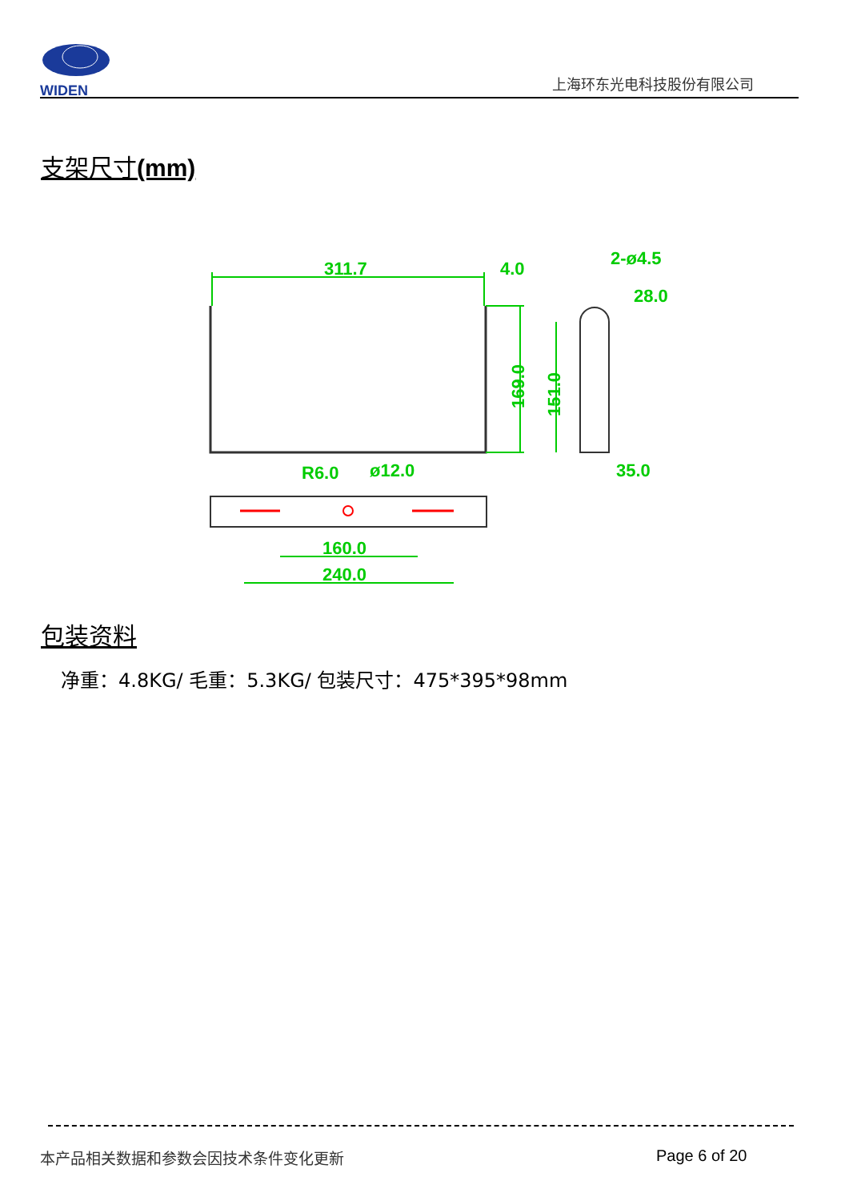WIDEN
上海环东光电科技股份有限公司
支架尺寸(mm)
311.7
4.0
169.0
151.0
2-ø4.5
28.0
35.0
R6.0
ø12.0
160.0
240.0
包装资料
净重：4.8KG/ 毛重：5.3KG/ 包装尺寸：475*395*98mm
本产品相关数据和参数会因技术条件变化更新
Page 6 of 20